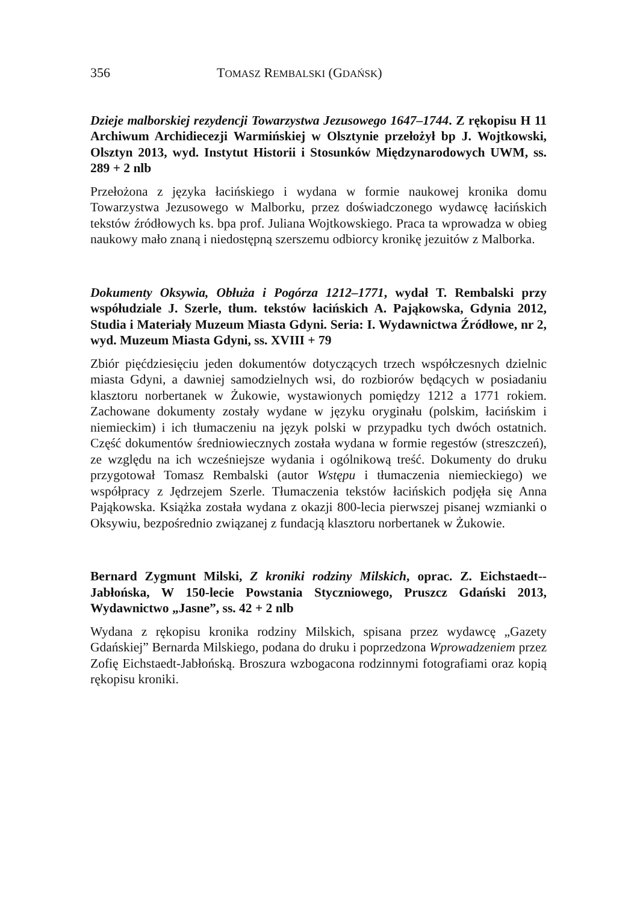356 TOMASZ REMBALSKI (GDAŃSK)
Dzieje malborskiej rezydencji Towarzystwa Jezusowego 1647–1744. Z rękopisu H 11 Archiwum Archidiecezji Warmińskiej w Olsztynie przełożył bp J. Wojtkowski, Olsztyn 2013, wyd. Instytut Historii i Stosunków Międzynarodowych UWM, ss. 289 + 2 nlb
Przełożona z języka łacińskiego i wydana w formie naukowej kronika domu Towarzystwa Jezusowego w Malborku, przez doświadczonego wydawcę łacińskich tekstów źródłowych ks. bpa prof. Juliana Wojtkowskiego. Praca ta wprowadza w obieg naukowy mało znaną i niedostępną szerszemu odbiorcy kronikę jezuitów z Malborka.
Dokumenty Oksywia, Obłuża i Pogórza 1212–1771, wydał T. Rembalski przy współudziale J. Szerle, tłum. tekstów łacińskich A. Pająkowska, Gdynia 2012, Studia i Materiały Muzeum Miasta Gdyni. Seria: I. Wydawnictwa Źródłowe, nr 2, wyd. Muzeum Miasta Gdyni, ss. XVIII + 79
Zbiór pięćdziesięciu jeden dokumentów dotyczących trzech współczesnych dzielnic miasta Gdyni, a dawniej samodzielnych wsi, do rozbiorów będących w posiadaniu klasztoru norbertanek w Żukowie, wystawionych pomiędzy 1212 a 1771 rokiem. Zachowane dokumenty zostały wydane w języku oryginału (polskim, łacińskim i niemieckim) i ich tłumaczeniu na język polski w przypadku tych dwóch ostatnich. Część dokumentów średniowiecznych została wydana w formie regestów (streszczeń), ze względu na ich wcześniejsze wydania i ogólnikową treść. Dokumenty do druku przygotował Tomasz Rembalski (autor Wstępu i tłumaczenia niemieckiego) we współpracy z Jędrzejem Szerle. Tłumaczenia tekstów łacińskich podjęła się Anna Pająkowska. Książka została wydana z okazji 800-lecia pierwszej pisanej wzmianki o Oksywiu, bezpośrednio związanej z fundacją klasztoru norbertanek w Żukowie.
Bernard Zygmunt Milski, Z kroniki rodziny Milskich, oprac. Z. Eichstaedt--Jabłońska, W 150-lecie Powstania Styczniowego, Pruszcz Gdański 2013, Wydawnictwo „Jasne”, ss. 42 + 2 nlb
Wydana z rękopisu kronika rodziny Milskich, spisana przez wydawcę „Gazety Gdańskiej” Bernarda Milskiego, podana do druku i poprzedzona Wprowadzeniem przez Zofię Eichstaedt-Jabłońską. Broszura wzbogacona rodzinnymi fotografiami oraz kopią rękopisu kroniki.